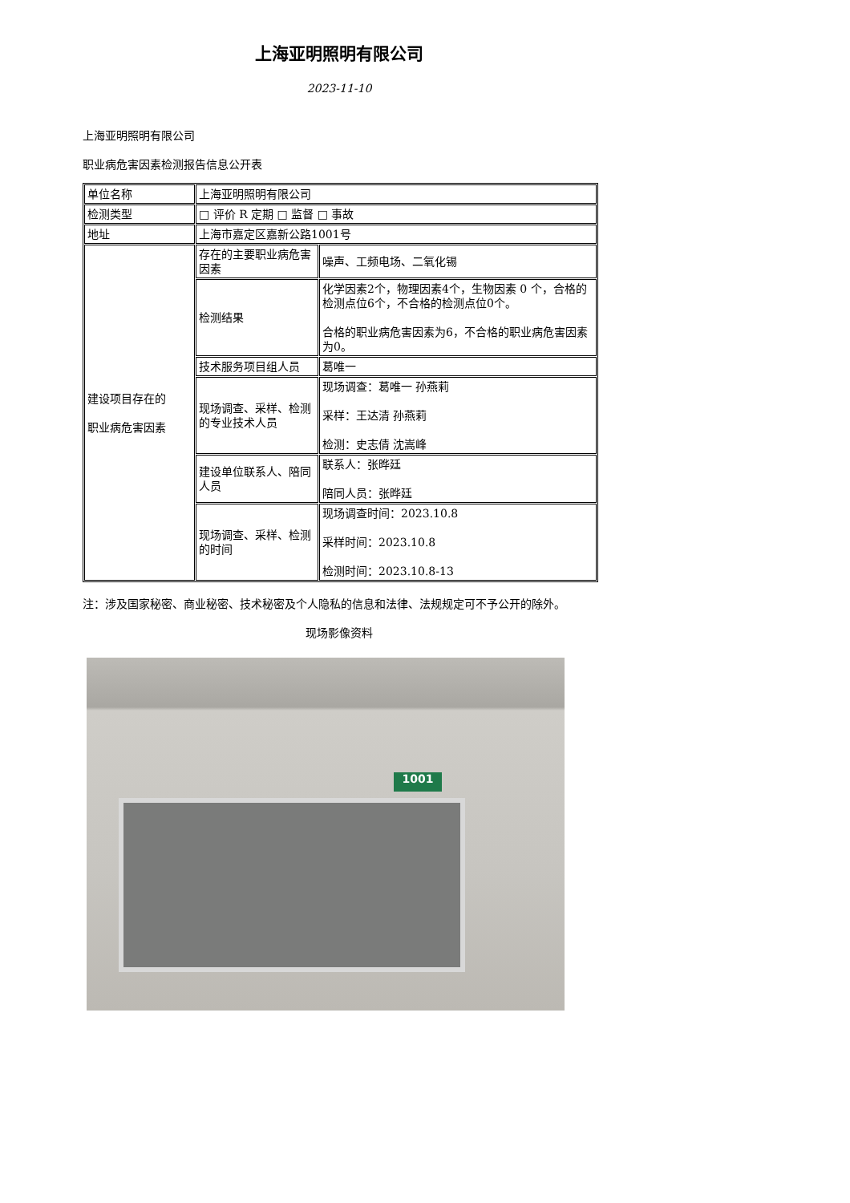上海亚明照明有限公司
2023-11-10
上海亚明照明有限公司
职业病危害因素检测报告信息公开表
| 单位名称 | 上海亚明照明有限公司 | |
| 检测类型 | □ 评价 R 定期 □ 监督 □ 事故 | |
| 地址 | 上海市嘉定区嘉新公路1001号 | |
| 建设项目存在的 职业病危害因素 | 存在的主要职业病危害因素 | 噪声、工频电场、二氧化锡 |
| | 检测结果 | 化学因素2个，物理因素4个，生物因素 0 个，合格的检测点位6个，不合格的检测点位0个。 合格的职业病危害因素为6，不合格的职业病危害因素为0。 |
| | 技术服务项目组人员 | 葛唯一 |
| | 现场调查、采样、检测的专业技术人员 | 现场调查：葛唯一 孙燕莉 采样：王达清 孙燕莉 检测：史志倩 沈嵩峰 |
| | 建设单位联系人、陪同人员 | 联系人：张晔廷 陪同人员：张晔廷 |
| | 现场调查、采样、检测的时间 | 现场调查时间：2023.10.8 采样时间：2023.10.8 检测时间：2023.10.8-13 |
注：涉及国家秘密、商业秘密、技术秘密及个人隐私的信息和法律、法规规定可不予公开的除外。
现场影像资料
1001